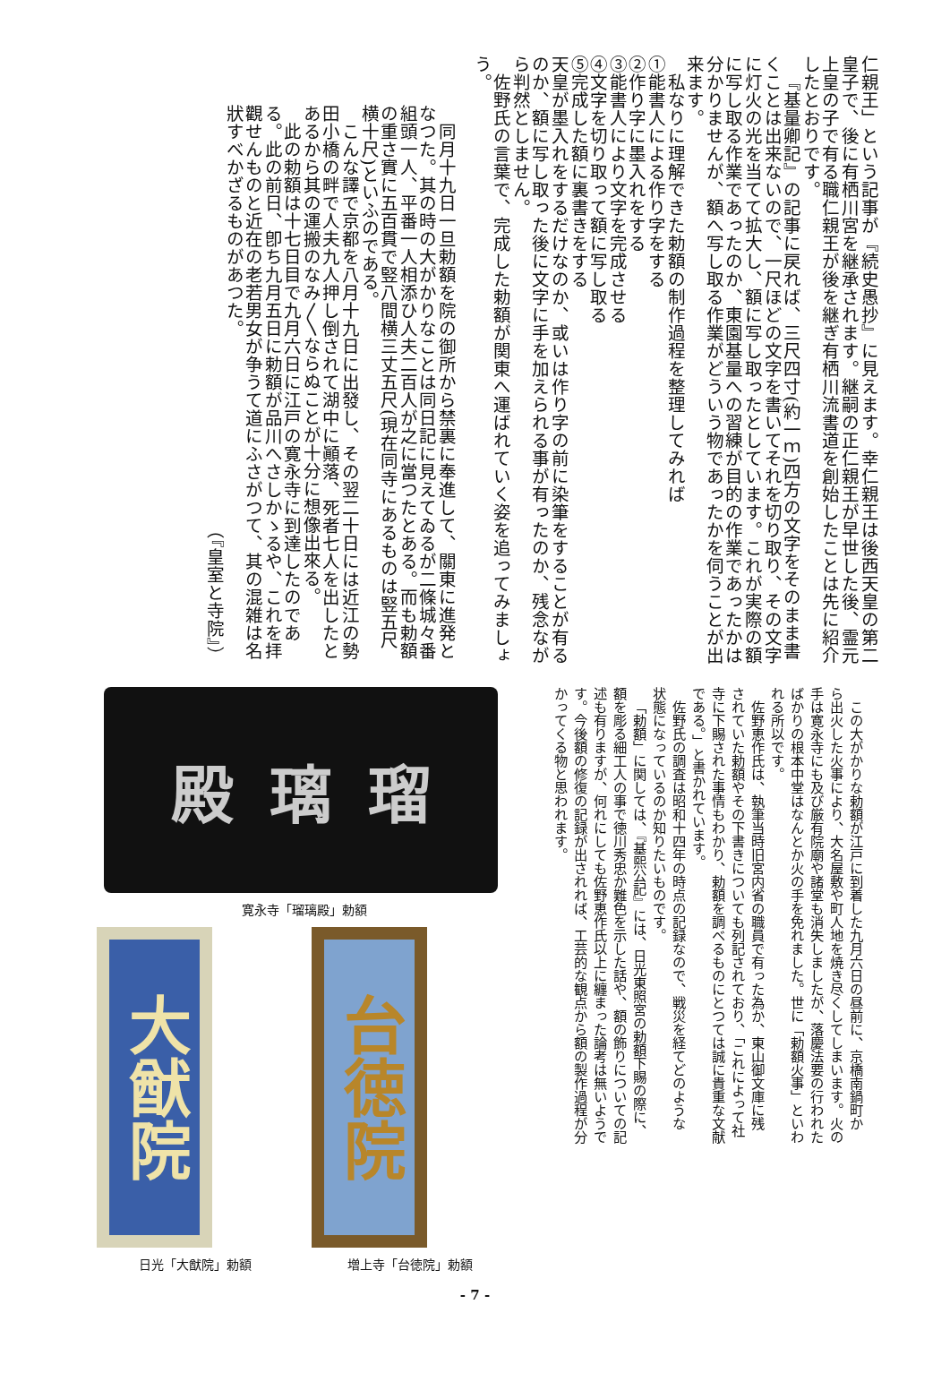仁親王」という記事が『続史愚抄』に見えます。幸仁親王は後西天皇の第二皇子で、後に有栖川宮を継承されます。継嗣の正仁親王が早世した後、霊元上皇の子で有る職仁親王が後を継ぎ有栖川流書道を創始したことは先に紹介したとおりです。
『基量卿記』の記事に戻れば、三尺四寸(約一ｍ)四方の文字をそのまま書くことは出来ないので、一尺ほどの文字を書いてそれを切り取り、その文字に灯火の光を当てて拡大し、額に写し取ったとしています。これが実際の額に写し取る作業であったのか、東園基量への習練が目的の作業であったかは分かりませんが、額へ写し取る作業がどういう物であったかを伺うことが出来ます。
私なりに理解できた勅額の制作過程を整理してみれば
①能書人による作り字をする
②作り字に墨入れをする
③能書人により文字を完成させる
④文字を切り取って額に写し取る
⑤完成した額に裏書きをする
天皇が墨入れをするだけなのか、或いは作り字の前に染筆をすることが有るのか、額に写し取った後に文字に手を加えられる事が有ったのか、残念ながら判然としません。
佐野氏の言葉で、完成した勅額が関東へ運ばれていく姿を追ってみましょう。
同月十九日一旦勅額を院の御所から禁裏に奉進して、關東に進発となつた。其の時の大がかりなことは同日記に見えてゐるが二條城々番組頭一人、平番一人相添ひ人夫二百人が之に當つたとある。而も勅額の重さ實に五百貫で竪八間横三丈五尺(現在同寺にあるものは竪五尺横十尺)といふのである。
こんな譯で京都を八月十九日に出發し、その翌二十日には近江の勢田小橋の畔で人夫九人押し倒されて湖中に顚落、死者七人を出したとあるから其の運搬のなみ〳〵ならぬことが十分に想像出來る。
此の勅額は十七日目で九月六日に江戸の寛永寺に到達したのである。此の前日、卽ち九月五日に勅額が品川へさしかゝるや、これを拝觀せんものと近在の老若男女が争うて道にふさがつて、其の混雑は名狀すべかざるものがあつた。
（『皇室と寺院』）
この大がかりな勅額が江戸に到着した九月六日の昼前に、京橋南鍋町から出火した火事により、大名屋敷や町人地を焼き尽くしてしまいます。火の手は寛永寺にも及び厳有院廟や諸堂も消失しましたが、落慶法要の行われたばかりの根本中堂はなんとか火の手を免れました。世に「勅額火事」といわれる所以です。
佐野恵作氏は、執筆当時旧宮内省の職員で有った為か、東山御文庫に残されていた勅額やその下書きについても列記されており、「これによって社寺に下賜された事情もわかり、勅額を調べるものにとつては誠に貴重な文献である。」と書かれています。
佐野氏の調査は昭和十四年の時点の記録なので、戦災を経てどのような状態になっているのか知りたいものです。
「勅額」に関しては、『基熙公記』には、日光東照宮の勅額下賜の際に、額を彫る細工人の事で徳川秀忠か難色を示した話や、額の飾りについての記述も有りますが、何れにしても佐野恵作氏以上に纏まった論考は無いようです。今後額の修復の記録が出されれば、工芸的な観点から額の製作過程が分かってくる物と思われます。
殿 璃 瑠
寛永寺「瑠璃殿」勅額
大猷院
日光「大猷院」勅額
台徳院
増上寺「台徳院」勅額
- 7 -